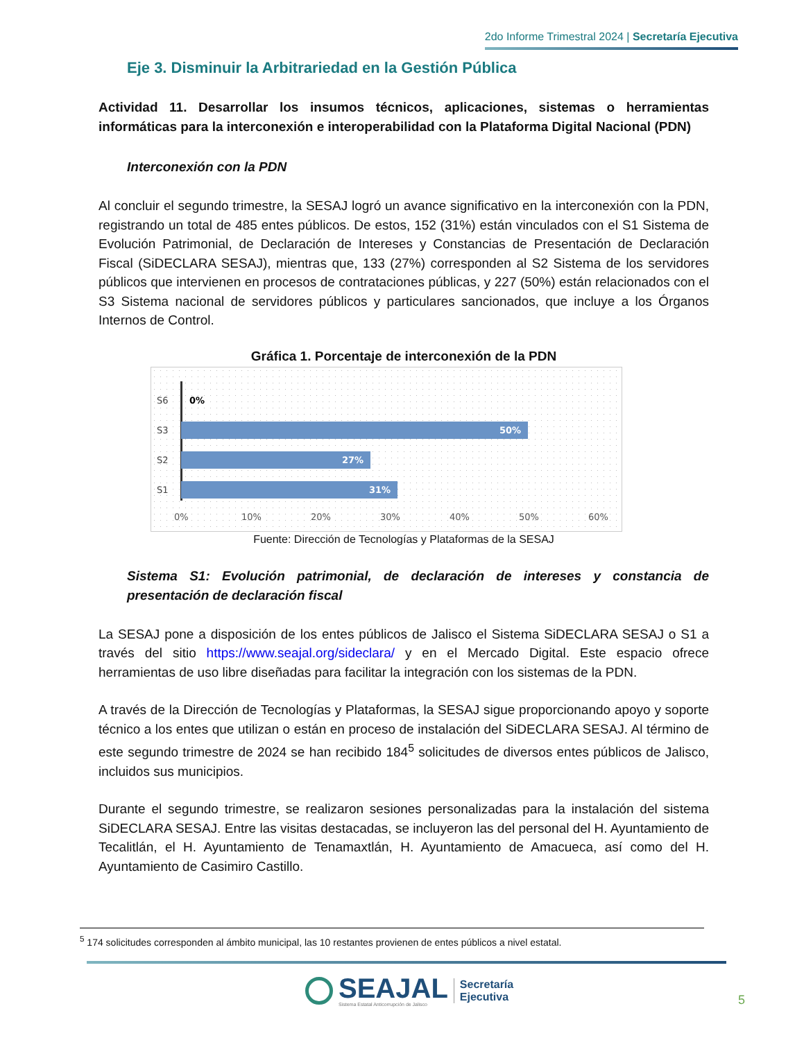2do Informe Trimestral 2024 | Secretaría Ejecutiva
Eje 3. Disminuir la Arbitrariedad en la Gestión Pública
Actividad 11. Desarrollar los insumos técnicos, aplicaciones, sistemas o herramientas informáticas para la interconexión e interoperabilidad con la Plataforma Digital Nacional (PDN)
Interconexión con la PDN
Al concluir el segundo trimestre, la SESAJ logró un avance significativo en la interconexión con la PDN, registrando un total de 485 entes públicos. De estos, 152 (31%) están vinculados con el S1 Sistema de Evolución Patrimonial, de Declaración de Intereses y Constancias de Presentación de Declaración Fiscal (SiDECLARA SESAJ), mientras que, 133 (27%) corresponden al S2 Sistema de los servidores públicos que intervienen en procesos de contrataciones públicas, y 227 (50%) están relacionados con el S3 Sistema nacional de servidores públicos y particulares sancionados, que incluye a los Órganos Internos de Control.
Gráfica 1. Porcentaje de interconexión de la PDN
S6 0%
S3
50%
S2
27%
S1
31%
0% 10% 20% 30% 40% 50% 60%
Fuente: Dirección de Tecnologías y Plataformas de la SESAJ
Sistema S1: Evolución patrimonial, de declaración de intereses y constancia de presentación de declaración fiscal
La SESAJ pone a disposición de los entes públicos de Jalisco el Sistema SiDECLARA SESAJ o S1 a través del sitio https://www.seajal.org/sideclara/ y en el Mercado Digital. Este espacio ofrece herramientas de uso libre diseñadas para facilitar la integración con los sistemas de la PDN.
A través de la Dirección de Tecnologías y Plataformas, la SESAJ sigue proporcionando apoyo y soporte técnico a los entes que utilizan o están en proceso de instalación del SiDECLARA SESAJ. Al término de este segundo trimestre de 2024 se han recibido 184<sup>5</sup> solicitudes de diversos entes públicos de Jalisco, incluidos sus municipios.
Durante el segundo trimestre, se realizaron sesiones personalizadas para la instalación del sistema SiDECLARA SESAJ. Entre las visitas destacadas, se incluyeron las del personal del H. Ayuntamiento de Tecalitlán, el H. Ayuntamiento de Tenamaxtlán, H. Ayuntamiento de Amacueca, así como del H. Ayuntamiento de Casimiro Castillo.
<sup>5</sup> 174 solicitudes corresponden al ámbito municipal, las 10 restantes provienen de entes públicos a nivel estatal.
SEAJAL
Sistema Estatal Anticorrupción de Jalisco
Secretaría
Ejecutiva
5